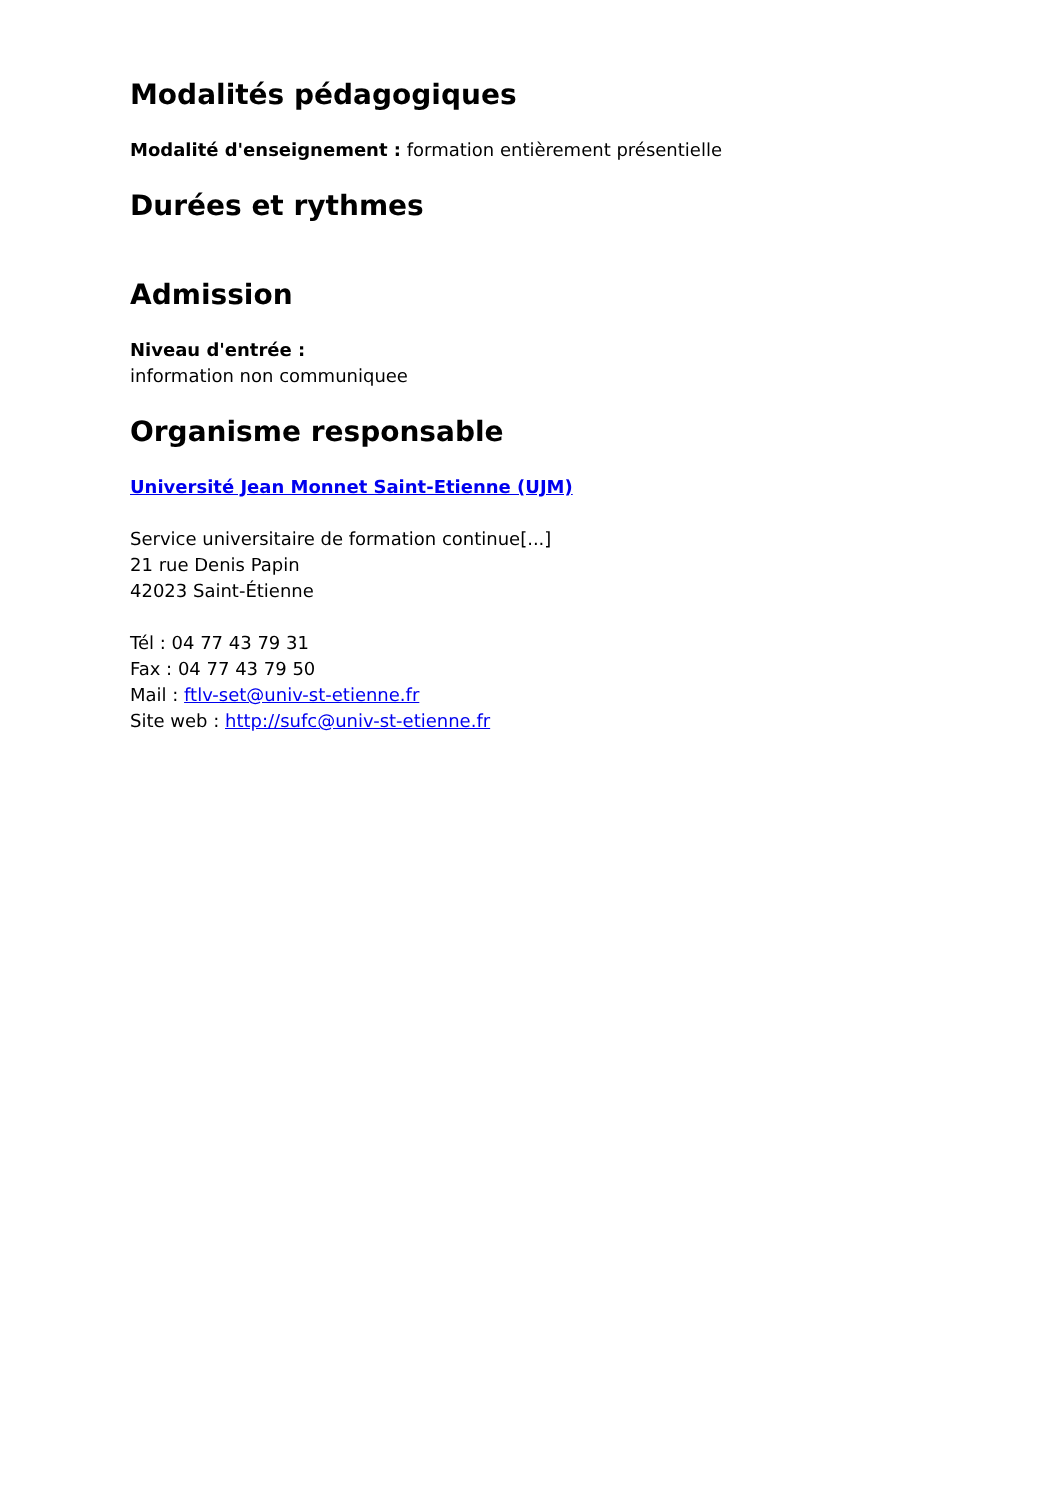Modalités pédagogiques
Modalité d'enseignement : formation entièrement présentielle
Durées et rythmes
Admission
Niveau d'entrée :
information non communiquee
Organisme responsable
Université Jean Monnet Saint-Etienne (UJM)
Service universitaire de formation continue[...]
21 rue Denis Papin
42023 Saint-Étienne
Tél : 04 77 43 79 31
Fax : 04 77 43 79 50
Mail : ftlv-set@univ-st-etienne.fr
Site web : http://sufc@univ-st-etienne.fr